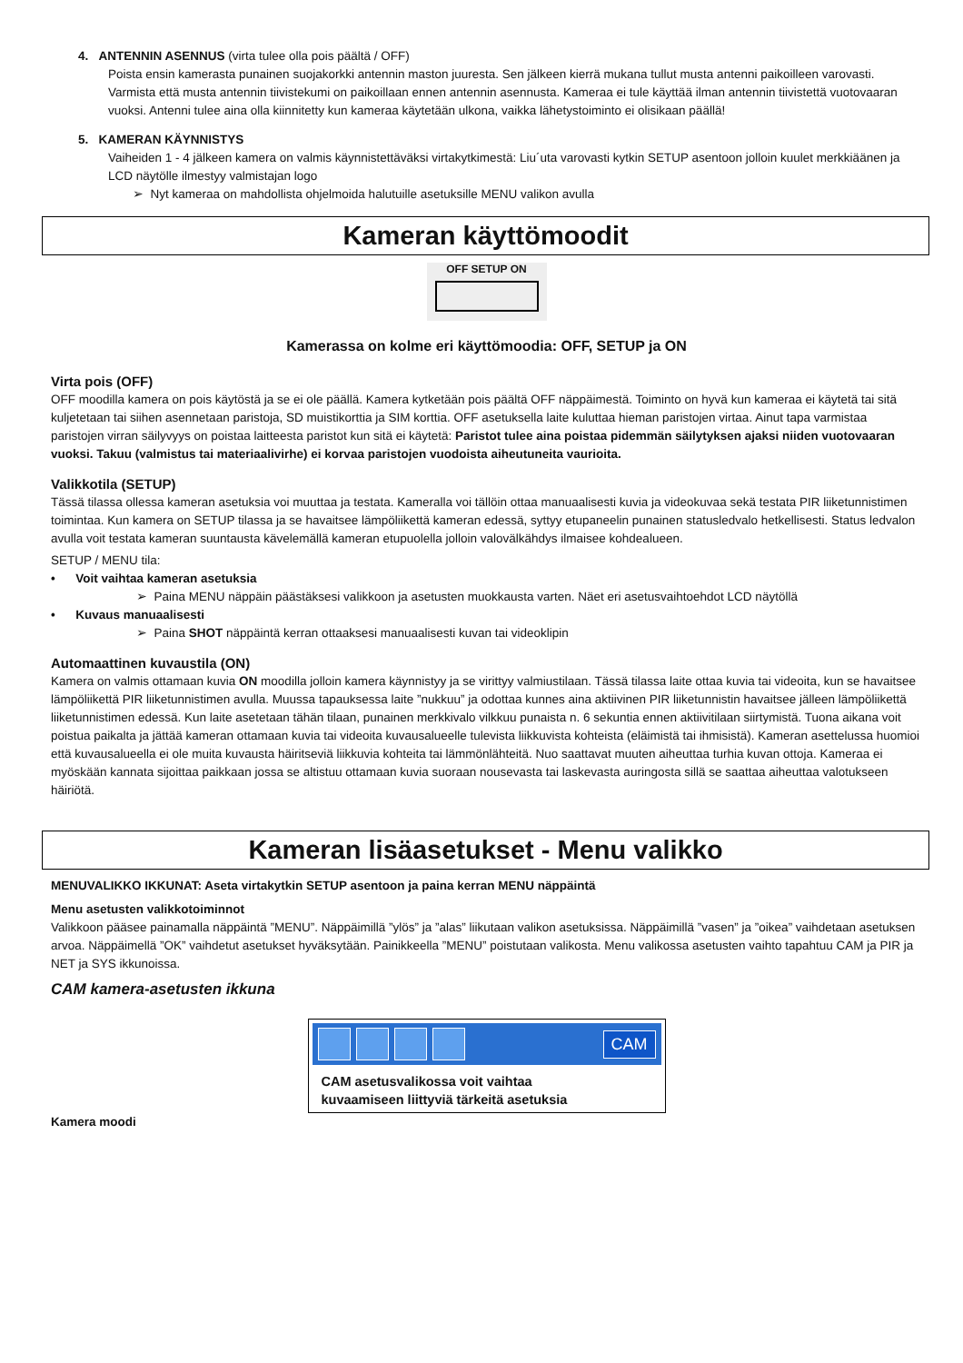4. ANTENNIN ASENNUS (virta tulee olla pois päältä / OFF)
Poista ensin kamerasta punainen suojakorkki antennin maston juuresta. Sen jälkeen kierrä mukana tullut musta antenni paikoilleen varovasti. Varmista että musta antennin tiivistekumi on paikoillaan ennen antennin asennusta. Kameraa ei tule käyttää ilman antennin tiivistettä vuotovaaran vuoksi. Antenni tulee aina olla kiinnitetty kun kameraa käytetään ulkona, vaikka lähetystoiminto ei olisikaan päällä!
5. KAMERAN KÄYNNISTYS
Vaiheiden 1 - 4 jälkeen kamera on valmis käynnistettäväksi virtakytkimestä: Liu´uta varovasti kytkin SETUP asentoon jolloin kuulet merkkiäänen ja LCD näytölle ilmestyy valmistajan logo
➢ Nyt kameraa on mahdollista ohjelmoida halutuille asetuksille MENU valikon avulla
Kameran käyttömoodit
OFF SETUP ON
Kamerassa on kolme eri käyttömoodia: OFF, SETUP ja ON
Virta pois (OFF)
OFF moodilla kamera on pois käytöstä ja se ei ole päällä. Kamera kytketään pois päältä OFF näppäimestä. Toiminto on hyvä kun kameraa ei käytetä tai sitä kuljetetaan tai siihen asennetaan paristoja, SD muistikorttia ja SIM korttia. OFF asetuksella laite kuluttaa hieman paristojen virtaa. Ainut tapa varmistaa paristojen virran säilyvyys on poistaa laitteesta paristot kun sitä ei käytetä: Paristot tulee aina poistaa pidemmän säilytyksen ajaksi niiden vuotovaaran vuoksi. Takuu (valmistus tai materiaalivirhe) ei korvaa paristojen vuodoista aiheutuneita vaurioita.
Valikkotila (SETUP)
Tässä tilassa ollessa kameran asetuksia voi muuttaa ja testata. Kameralla voi tällöin ottaa manuaalisesti kuvia ja videokuvaa sekä testata PIR liiketunnistimen toimintaa. Kun kamera on SETUP tilassa ja se havaitsee lämpöliikettä kameran edessä, syttyy etupaneelin punainen statusledvalo hetkellisesti. Status ledvalon avulla voit testata kameran suuntausta kävelemällä kameran etupuolella jolloin valovälkähdys ilmaisee kohdealueen.
SETUP / MENU tila:
• Voit vaihtaa kameran asetuksia
➢ Paina MENU näppäin päästäksesi valikkoon ja asetusten muokkausta varten. Näet eri asetusvaihtoehdot LCD näytöllä
• Kuvaus manuaalisesti
➢ Paina SHOT näppäintä kerran ottaaksesi manuaalisesti kuvan tai videoklipin
Automaattinen kuvaustila (ON)
Kamera on valmis ottamaan kuvia ON moodilla jolloin kamera käynnistyy ja se virittyy valmiustilaan. Tässä tilassa laite ottaa kuvia tai videoita, kun se havaitsee lämpöliikettä PIR liiketunnistimen avulla. Muussa tapauksessa laite ”nukkuu” ja odottaa kunnes aina aktiivinen PIR liiketunnistin havaitsee jälleen lämpöliikettä liiketunnistimen edessä. Kun laite asetetaan tähän tilaan, punainen merkkivalo vilkkuu punaista n. 6 sekuntia ennen aktiivitilaan siirtymistä. Tuona aikana voit poistua paikalta ja jättää kameran ottamaan kuvia tai videoita kuvausalueelle tulevista liikkuvista kohteista (eläimistä tai ihmisistä). Kameran asettelussa huomioi että kuvausalueella ei ole muita kuvausta häiritseviä liikkuvia kohteita tai lämmönlähteitä. Nuo saattavat muuten aiheuttaa turhia kuvan ottoja. Kameraa ei myöskään kannata sijoittaa paikkaan jossa se altistuu ottamaan kuvia suoraan nousevasta tai laskevasta auringosta sillä se saattaa aiheuttaa valotukseen häiriötä.
Kameran lisäasetukset - Menu valikko
MENUVALIKKO IKKUNAT: Aseta virtakytkin SETUP asentoon ja paina kerran MENU näppäintä
Menu asetusten valikkotoiminnot
Valikkoon pääsee painamalla näppäintä ”MENU”. Näppäimillä ”ylös” ja ”alas” liikutaan valikon asetuksissa. Näppäimillä ”vasen” ja ”oikea” vaihdetaan asetuksen arvoa. Näppäimellä ”OK” vaihdetut asetukset hyväksytään. Painikkeella ”MENU” poistutaan valikosta. Menu valikossa asetusten vaihto tapahtuu CAM ja PIR ja NET ja SYS ikkunoissa.
CAM kamera-asetusten ikkuna
CAM
CAM asetusvalikossa voit vaihtaa
kuvaamiseen liittyviä tärkeitä asetuksia
Kamera moodi